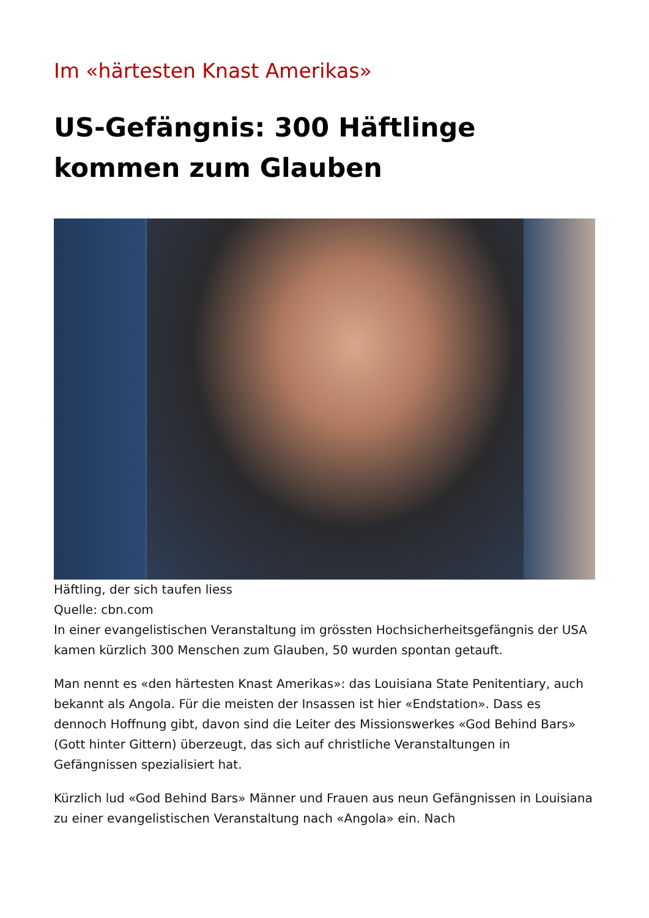Im «härtesten Knast Amerikas»
US-Gefängnis: 300 Häftlinge kommen zum Glauben
Häftling, der sich taufen liess
Quelle: cbn.com
In einer evangelistischen Veranstaltung im grössten Hochsicherheitsgefängnis der USA kamen kürzlich 300 Menschen zum Glauben, 50 wurden spontan getauft.
Man nennt es «den härtesten Knast Amerikas»: das Louisiana State Penitentiary, auch bekannt als Angola. Für die meisten der Insassen ist hier «Endstation». Dass es dennoch Hoffnung gibt, davon sind die Leiter des Missionswerkes «God Behind Bars» (Gott hinter Gittern) überzeugt, das sich auf christliche Veranstaltungen in Gefängnissen spezialisiert hat.
Kürzlich lud «God Behind Bars» Männer und Frauen aus neun Gefängnissen in Louisiana zu einer evangelistischen Veranstaltung nach «Angola» ein. Nach